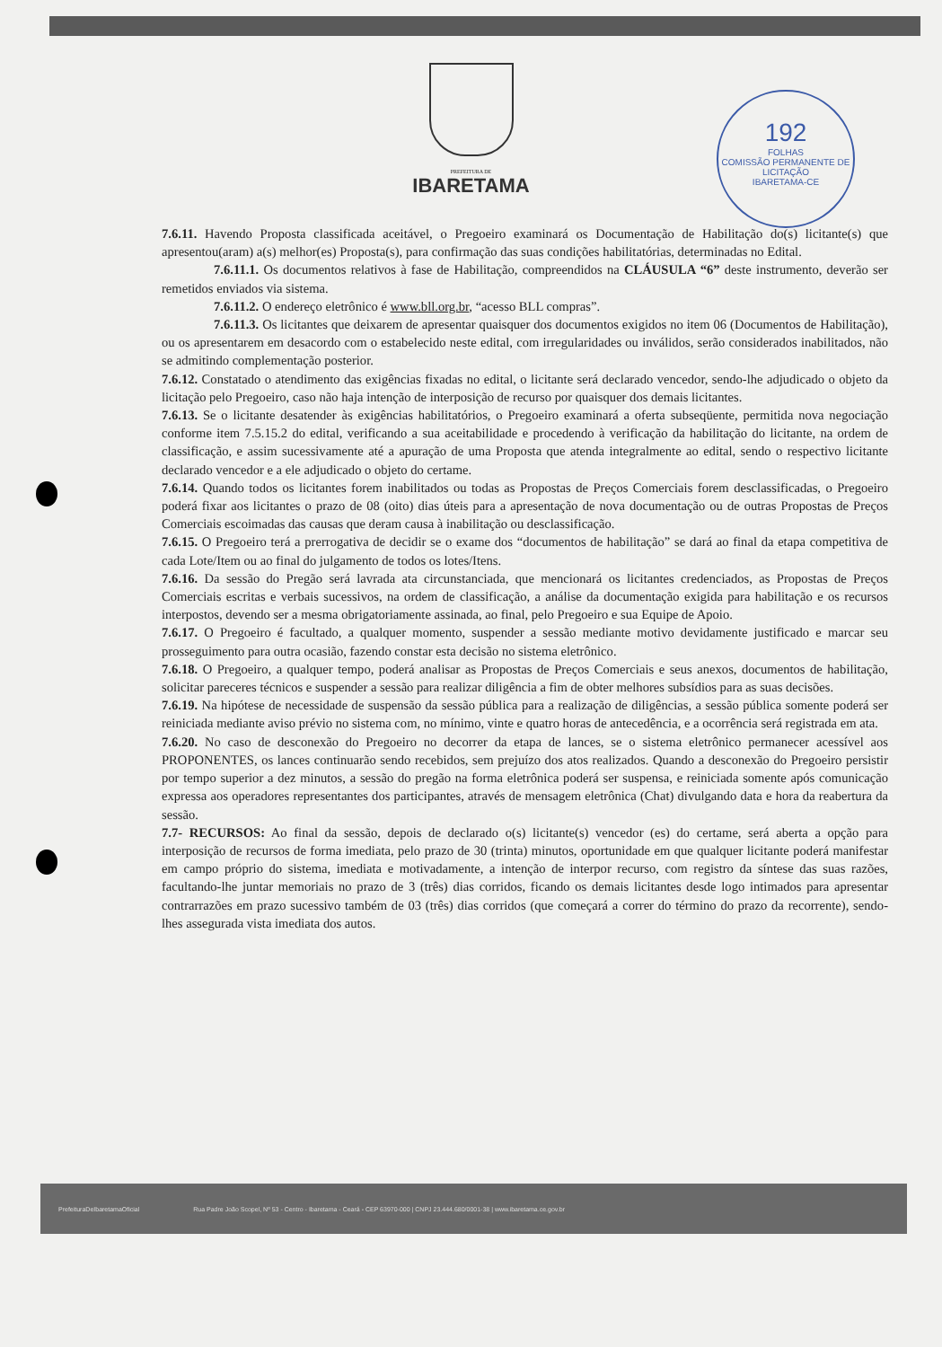PREFEITURA DE
IBARETAMA
192
FOLHAS
COMISSÃO PERMANENTE DE LICITAÇÃO
IBARETAMA-CE
7.6.11. Havendo Proposta classificada aceitável, o Pregoeiro examinará os Documentação de Habilitação do(s) licitante(s) que apresentou(aram) a(s) melhor(es) Proposta(s), para confirmação das suas condições habilitatórias, determinadas no Edital.
7.6.11.1. Os documentos relativos à fase de Habilitação, compreendidos na CLÁUSULA “6” deste instrumento, deverão ser remetidos enviados via sistema.
7.6.11.2. O endereço eletrônico é www.bll.org.br, “acesso BLL compras”.
7.6.11.3. Os licitantes que deixarem de apresentar quaisquer dos documentos exigidos no item 06 (Documentos de Habilitação), ou os apresentarem em desacordo com o estabelecido neste edital, com irregularidades ou inválidos, serão considerados inabilitados, não se admitindo complementação posterior.
7.6.12. Constatado o atendimento das exigências fixadas no edital, o licitante será declarado vencedor, sendo-lhe adjudicado o objeto da licitação pelo Pregoeiro, caso não haja intenção de interposição de recurso por quaisquer dos demais licitantes.
7.6.13. Se o licitante desatender às exigências habilitatórios, o Pregoeiro examinará a oferta subseqüente, permitida nova negociação conforme item 7.5.15.2 do edital, verificando a sua aceitabilidade e procedendo à verificação da habilitação do licitante, na ordem de classificação, e assim sucessivamente até a apuração de uma Proposta que atenda integralmente ao edital, sendo o respectivo licitante declarado vencedor e a ele adjudicado o objeto do certame.
7.6.14. Quando todos os licitantes forem inabilitados ou todas as Propostas de Preços Comerciais forem desclassificadas, o Pregoeiro poderá fixar aos licitantes o prazo de 08 (oito) dias úteis para a apresentação de nova documentação ou de outras Propostas de Preços Comerciais escoimadas das causas que deram causa à inabilitação ou desclassificação.
7.6.15. O Pregoeiro terá a prerrogativa de decidir se o exame dos “documentos de habilitação” se dará ao final da etapa competitiva de cada Lote/Item ou ao final do julgamento de todos os lotes/Itens.
7.6.16. Da sessão do Pregão será lavrada ata circunstanciada, que mencionará os licitantes credenciados, as Propostas de Preços Comerciais escritas e verbais sucessivos, na ordem de classificação, a análise da documentação exigida para habilitação e os recursos interpostos, devendo ser a mesma obrigatoriamente assinada, ao final, pelo Pregoeiro e sua Equipe de Apoio.
7.6.17. O Pregoeiro é facultado, a qualquer momento, suspender a sessão mediante motivo devidamente justificado e marcar seu prosseguimento para outra ocasião, fazendo constar esta decisão no sistema eletrônico.
7.6.18. O Pregoeiro, a qualquer tempo, poderá analisar as Propostas de Preços Comerciais e seus anexos, documentos de habilitação, solicitar pareceres técnicos e suspender a sessão para realizar diligência a fim de obter melhores subsídios para as suas decisões.
7.6.19. Na hipótese de necessidade de suspensão da sessão pública para a realização de diligências, a sessão pública somente poderá ser reiniciada mediante aviso prévio no sistema com, no mínimo, vinte e quatro horas de antecedência, e a ocorrência será registrada em ata.
7.6.20. No caso de desconexão do Pregoeiro no decorrer da etapa de lances, se o sistema eletrônico permanecer acessível aos PROPONENTES, os lances continuarão sendo recebidos, sem prejuízo dos atos realizados. Quando a desconexão do Pregoeiro persistir por tempo superior a dez minutos, a sessão do pregão na forma eletrônica poderá ser suspensa, e reiniciada somente após comunicação expressa aos operadores representantes dos participantes, através de mensagem eletrônica (Chat) divulgando data e hora da reabertura da sessão.
7.7- RECURSOS: Ao final da sessão, depois de declarado o(s) licitante(s) vencedor (es) do certame, será aberta a opção para interposição de recursos de forma imediata, pelo prazo de 30 (trinta) minutos, oportunidade em que qualquer licitante poderá manifestar em campo próprio do sistema, imediata e motivadamente, a intenção de interpor recurso, com registro da síntese das suas razões, facultando-lhe juntar memoriais no prazo de 3 (três) dias corridos, ficando os demais licitantes desde logo intimados para apresentar contrarrazões em prazo sucessivo também de 03 (três) dias corridos (que começará a correr do término do prazo da recorrente), sendo-lhes assegurada vista imediata dos autos.
PrefeituraDeIbaretamaOficial Rua Padre João Scopel, Nº 53 - Centro - Ibaretama - Ceará - CEP 63970-000 | CNPJ 23.444.680/0001-38 | www.ibaretama.ce.gov.br